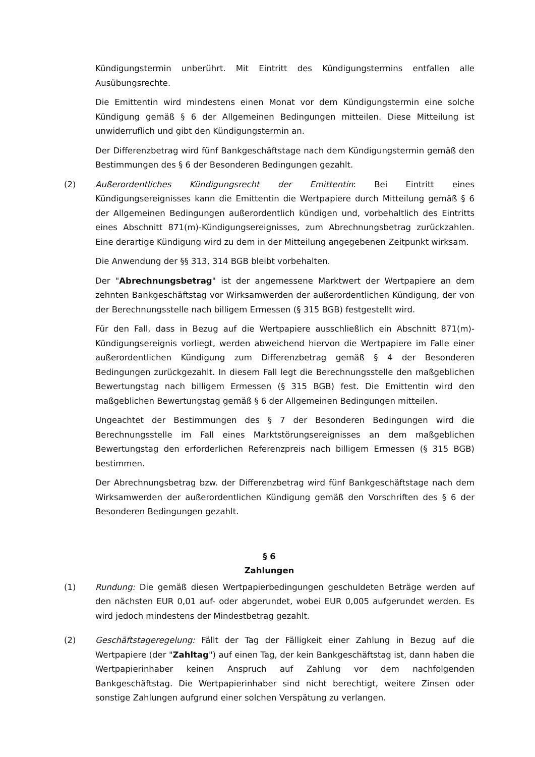Kündigungstermin unberührt. Mit Eintritt des Kündigungstermins entfallen alle Ausübungsrechte.
Die Emittentin wird mindestens einen Monat vor dem Kündigungstermin eine solche Kündigung gemäß § 6 der Allgemeinen Bedingungen mitteilen. Diese Mitteilung ist unwiderruflich und gibt den Kündigungstermin an.
Der Differenzbetrag wird fünf Bankgeschäftstage nach dem Kündigungstermin gemäß den Bestimmungen des § 6 der Besonderen Bedingungen gezahlt.
(2) Außerordentliches Kündigungsrecht der Emittentin: Bei Eintritt eines Kündigungsereignisses kann die Emittentin die Wertpapiere durch Mitteilung gemäß § 6 der Allgemeinen Bedingungen außerordentlich kündigen und, vorbehaltlich des Eintritts eines Abschnitt 871(m)-Kündigungsereignisses, zum Abrechnungsbetrag zurückzahlen. Eine derartige Kündigung wird zu dem in der Mitteilung angegebenen Zeitpunkt wirksam.
Die Anwendung der §§ 313, 314 BGB bleibt vorbehalten.
Der "Abrechnungsbetrag" ist der angemessene Marktwert der Wertpapiere an dem zehnten Bankgeschäftstag vor Wirksamwerden der außerordentlichen Kündigung, der von der Berechnungsstelle nach billigem Ermessen (§ 315 BGB) festgestellt wird.
Für den Fall, dass in Bezug auf die Wertpapiere ausschließlich ein Abschnitt 871(m)-Kündigungsereignis vorliegt, werden abweichend hiervon die Wertpapiere im Falle einer außerordentlichen Kündigung zum Differenzbetrag gemäß § 4 der Besonderen Bedingungen zurückgezahlt. In diesem Fall legt die Berechnungsstelle den maßgeblichen Bewertungstag nach billigem Ermessen (§ 315 BGB) fest. Die Emittentin wird den maßgeblichen Bewertungstag gemäß § 6 der Allgemeinen Bedingungen mitteilen.
Ungeachtet der Bestimmungen des § 7 der Besonderen Bedingungen wird die Berechnungsstelle im Fall eines Marktstörungsereignisses an dem maßgeblichen Bewertungstag den erforderlichen Referenzpreis nach billigem Ermessen (§ 315 BGB) bestimmen.
Der Abrechnungsbetrag bzw. der Differenzbetrag wird fünf Bankgeschäftstage nach dem Wirksamwerden der außerordentlichen Kündigung gemäß den Vorschriften des § 6 der Besonderen Bedingungen gezahlt.
§ 6
Zahlungen
(1) Rundung: Die gemäß diesen Wertpapierbedingungen geschuldeten Beträge werden auf den nächsten EUR 0,01 auf- oder abgerundet, wobei EUR 0,005 aufgerundet werden. Es wird jedoch mindestens der Mindestbetrag gezahlt.
(2) Geschäftstageregelung: Fällt der Tag der Fälligkeit einer Zahlung in Bezug auf die Wertpapiere (der "Zahltag") auf einen Tag, der kein Bankgeschäftstag ist, dann haben die Wertpapierinhaber keinen Anspruch auf Zahlung vor dem nachfolgenden Bankgeschäftstag. Die Wertpapierinhaber sind nicht berechtigt, weitere Zinsen oder sonstige Zahlungen aufgrund einer solchen Verspätung zu verlangen.